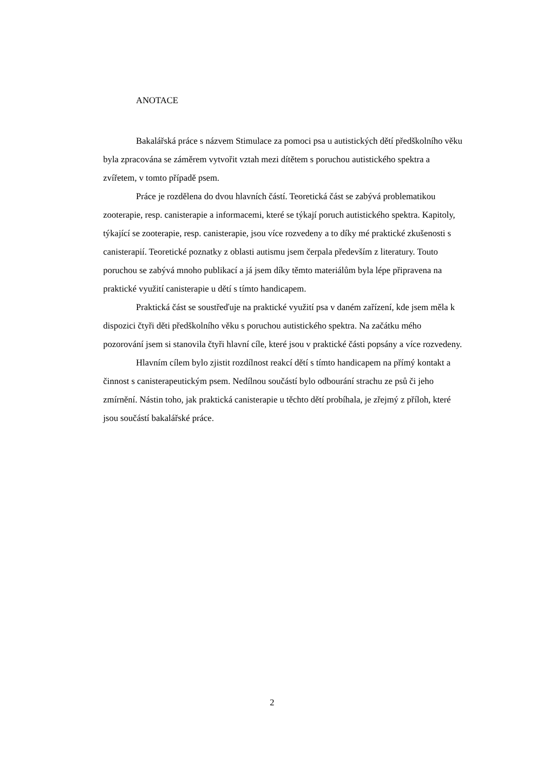ANOTACE
Bakalářská práce s názvem Stimulace za pomoci psa u autistických dětí předškolního věku byla zpracována se záměrem vytvořit vztah mezi dítětem s poruchou autistického spektra a zvířetem, v tomto případě psem.
Práce je rozdělena do dvou hlavních částí. Teoretická část se zabývá problematikou zooterapie, resp. canisterapie a informacemi, které se týkají poruch autistického spektra. Kapitoly, týkající se zooterapie, resp. canisterapie, jsou více rozvedeny a to díky mé praktické zkušenosti s canisterapií. Teoretické poznatky z oblasti autismu jsem čerpala především z literatury. Touto poruchou se zabývá mnoho publikací a já jsem díky těmto materiálům byla lépe připravena na praktické využití canisterapie u dětí s tímto handicapem.
Praktická část se soustřeďuje na praktické využití psa v daném zařízení, kde jsem měla k dispozici čtyři děti předškolního věku s poruchou autistického spektra. Na začátku mého pozorování jsem si stanovila čtyři hlavní cíle, které jsou v praktické části popsány a více rozvedeny.
Hlavním cílem bylo zjistit rozdílnost reakcí dětí s tímto handicapem na přímý kontakt a činnost s canisterapeutickým psem. Nedílnou součástí bylo odbourání strachu ze psů či jeho zmírnění. Nástin toho, jak praktická canisterapie u těchto dětí probíhala, je zřejmý z příloh, které jsou součástí bakalářské práce.
2